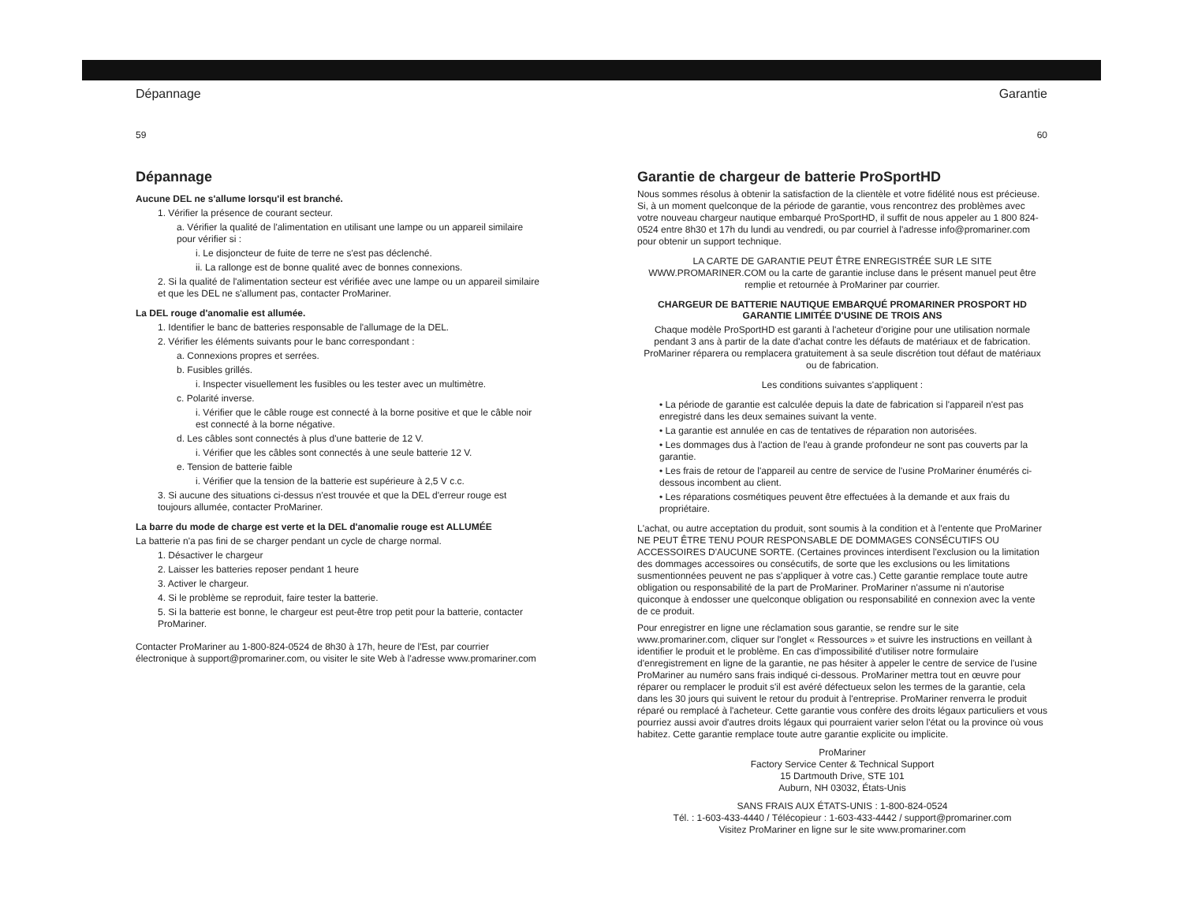Dépannage
59
Dépannage
Aucune DEL ne s'allume lorsqu'il est branché.
1. Vérifier la présence de courant secteur.
a. Vérifier la qualité de l'alimentation en utilisant une lampe ou un appareil similaire pour vérifier si :
i. Le disjoncteur de fuite de terre ne s'est pas déclenché.
ii. La rallonge est de bonne qualité avec de bonnes connexions.
2. Si la qualité de l'alimentation secteur est vérifiée avec une lampe ou un appareil similaire et que les DEL ne s'allument pas, contacter ProMariner.
La DEL rouge d'anomalie est allumée.
1. Identifier le banc de batteries responsable de l'allumage de la DEL.
2. Vérifier les éléments suivants pour le banc correspondant :
a. Connexions propres et serrées.
b. Fusibles grillés.
i. Inspecter visuellement les fusibles ou les tester avec un multimètre.
c. Polarité inverse.
i. Vérifier que le câble rouge est connecté à la borne positive et que le câble noir est connecté à la borne négative.
d. Les câbles sont connectés à plus d'une batterie de 12 V.
i. Vérifier que les câbles sont connectés à une seule batterie 12 V.
e. Tension de batterie faible
i. Vérifier que la tension de la batterie est supérieure à 2,5 V c.c.
3. Si aucune des situations ci-dessus n'est trouvée et que la DEL d'erreur rouge est toujours allumée, contacter ProMariner.
La barre du mode de charge est verte et la DEL d'anomalie rouge est ALLUMÉE
La batterie n'a pas fini de se charger pendant un cycle de charge normal.
1. Désactiver le chargeur
2. Laisser les batteries reposer pendant 1 heure
3. Activer le chargeur.
4. Si le problème se reproduit, faire tester la batterie.
5. Si la batterie est bonne, le chargeur est peut-être trop petit pour la batterie, contacter ProMariner.
Contacter ProMariner au 1-800-824-0524 de 8h30 à 17h, heure de l'Est, par courrier électronique à support@promariner.com, ou visiter le site Web à l'adresse www.promariner.com
Garantie
60
Garantie de chargeur de batterie ProSportHD
Nous sommes résolus à obtenir la satisfaction de la clientèle et votre fidélité nous est précieuse. Si, à un moment quelconque de la période de garantie, vous rencontrez des problèmes avec votre nouveau chargeur nautique embarqué ProSportHD, il suffit de nous appeler au 1 800 824-0524 entre 8h30 et 17h du lundi au vendredi, ou par courriel à l'adresse info@promariner.com pour obtenir un support technique.
LA CARTE DE GARANTIE PEUT ÊTRE ENREGISTRÉE SUR LE SITE WWW.PROMARINER.COM ou la carte de garantie incluse dans le présent manuel peut être remplie et retournée à ProMariner par courrier.
CHARGEUR DE BATTERIE NAUTIQUE EMBARQUÉ PROMARINER PROSPORT HD
GARANTIE LIMITÉE D'USINE DE TROIS ANS
Chaque modèle ProSportHD est garanti à l'acheteur d'origine pour une utilisation normale pendant 3 ans à partir de la date d'achat contre les défauts de matériaux et de fabrication. ProMariner réparera ou remplacera gratuitement à sa seule discrétion tout défaut de matériaux ou de fabrication.
Les conditions suivantes s'appliquent :
• La période de garantie est calculée depuis la date de fabrication si l'appareil n'est pas enregistré dans les deux semaines suivant la vente.
• La garantie est annulée en cas de tentatives de réparation non autorisées.
• Les dommages dus à l'action de l'eau à grande profondeur ne sont pas couverts par la garantie.
• Les frais de retour de l'appareil au centre de service de l'usine ProMariner énumérés ci-dessous incombent au client.
• Les réparations cosmétiques peuvent être effectuées à la demande et aux frais du propriétaire.
L'achat, ou autre acceptation du produit, sont soumis à la condition et à l'entente que ProMariner NE PEUT ÊTRE TENU POUR RESPONSABLE DE DOMMAGES CONSÉCUTIFS OU ACCESSOIRES D'AUCUNE SORTE. (Certaines provinces interdisent l'exclusion ou la limitation des dommages accessoires ou consécutifs, de sorte que les exclusions ou les limitations susmentionnées peuvent ne pas s'appliquer à votre cas.) Cette garantie remplace toute autre obligation ou responsabilité de la part de ProMariner. ProMariner n'assume ni n'autorise quiconque à endosser une quelconque obligation ou responsabilité en connexion avec la vente de ce produit.
Pour enregistrer en ligne une réclamation sous garantie, se rendre sur le site www.promariner.com, cliquer sur l'onglet « Ressources » et suivre les instructions en veillant à identifier le produit et le problème. En cas d'impossibilité d'utiliser notre formulaire d'enregistrement en ligne de la garantie, ne pas hésiter à appeler le centre de service de l'usine ProMariner au numéro sans frais indiqué ci-dessous. ProMariner mettra tout en œuvre pour réparer ou remplacer le produit s'il est avéré défectueux selon les termes de la garantie, cela dans les 30 jours qui suivent le retour du produit à l'entreprise. ProMariner renverra le produit réparé ou remplacé à l'acheteur. Cette garantie vous confère des droits légaux particuliers et vous pourriez aussi avoir d'autres droits légaux qui pourraient varier selon l'état ou la province où vous habitez. Cette garantie remplace toute autre garantie explicite ou implicite.
ProMariner
Factory Service Center & Technical Support
15 Dartmouth Drive, STE 101
Auburn, NH 03032, États-Unis
SANS FRAIS AUX ÉTATS-UNIS : 1-800-824-0524
Tél. : 1-603-433-4440 / Télécopieur : 1-603-433-4442 / support@promariner.com
Visitez ProMariner en ligne sur le site www.promariner.com